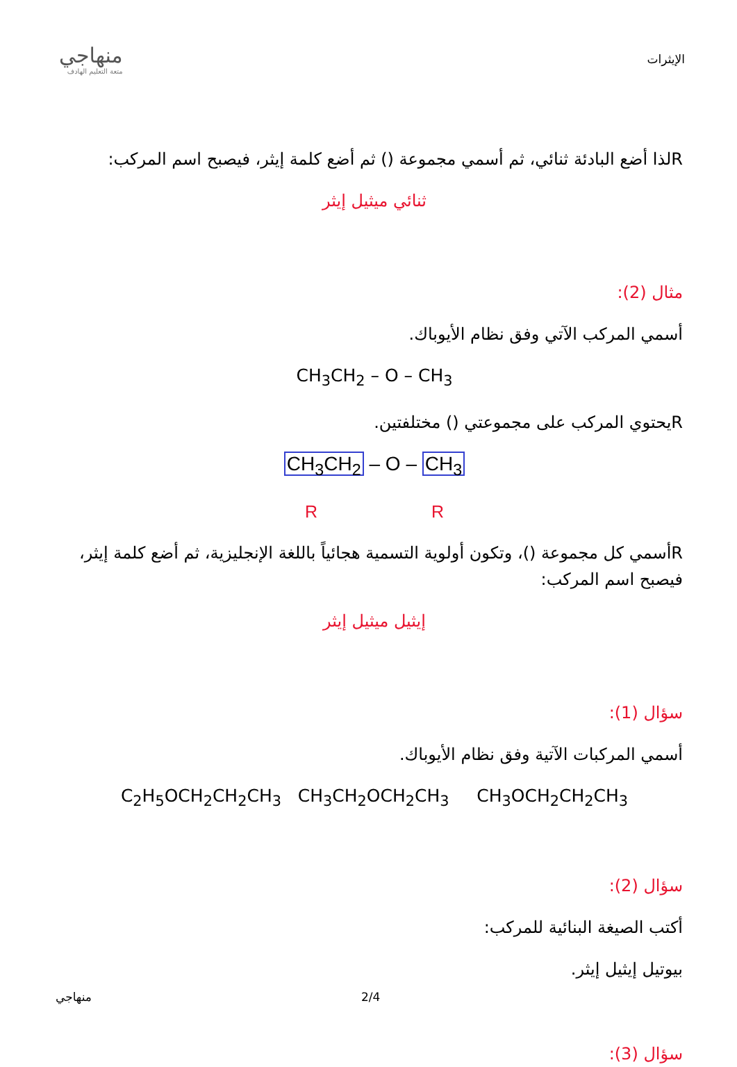منهاجي
متعة التعليم الهادف
الإيثرات
Rلذا أضع البادئة ثنائي، ثم أسمي مجموعة () ثم أضع كلمة إيثر، فيصبح اسم المركب:
ثنائي ميثيل إيثر
مثال (2):
أسمي المركب الآتي وفق نظام الأيوباك.
CH<sub>3</sub>CH<sub>2</sub> – O – CH<sub>3</sub>
Rيحتوي المركب على مجموعتي () مختلفتين.
CH<sub>3</sub>CH<sub>2</sub> – O – CH<sub>3</sub>
R R
Rأسمي كل مجموعة ()، وتكون أولوية التسمية هجائياً باللغة الإنجليزية، ثم أضع كلمة إيثر، فيصبح اسم المركب:
إيثيل ميثيل إيثر
سؤال (1):
أسمي المركبات الآتية وفق نظام الأيوباك.
C<sub>2</sub>H<sub>5</sub>OCH<sub>2</sub>CH<sub>2</sub>CH<sub>3</sub> CH<sub>3</sub>CH<sub>2</sub>OCH<sub>2</sub>CH<sub>3</sub> CH<sub>3</sub>OCH<sub>2</sub>CH<sub>2</sub>CH<sub>3</sub>
سؤال (2):
أكتب الصيغة البنائية للمركب:
بيوتيل إيثيل إيثر.
سؤال (3):
منهاجي 2/4